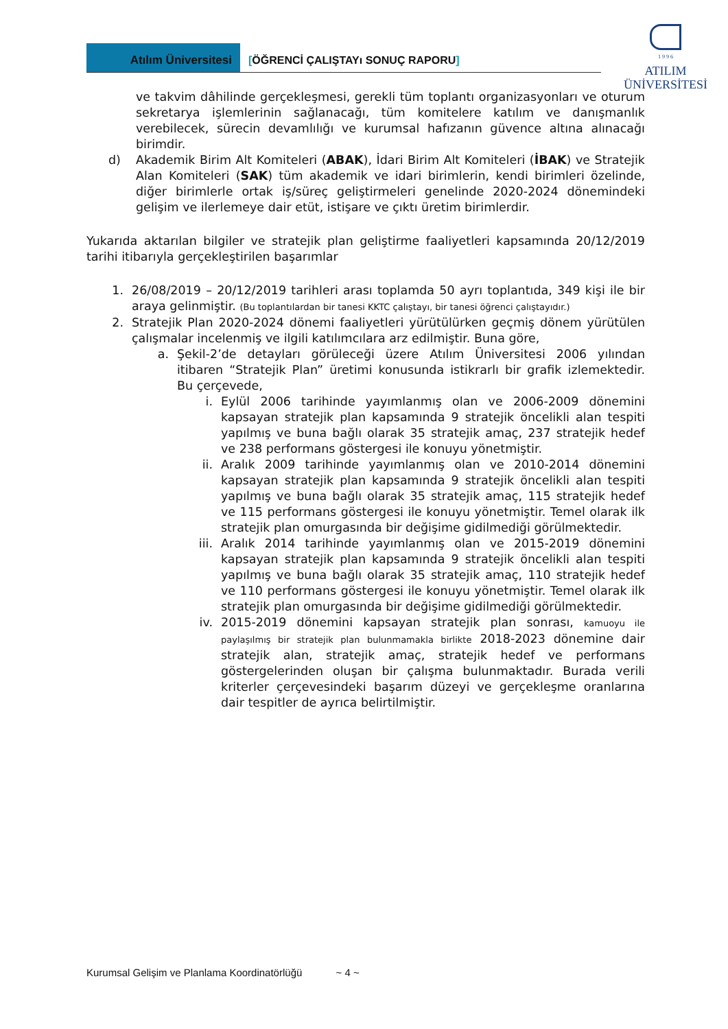Atılım Üniversitesi [ÖĞRENCİ ÇALIŞTAYı SONUÇ RAPORU]
1 9 9 6
ATILIM
ÜNİVERSİTESİ
ve takvim dâhilinde gerçekleşmesi, gerekli tüm toplantı organizasyonları ve oturum sekretarya işlemlerinin sağlanacağı, tüm komitelere katılım ve danışmanlık verebilecek, sürecin devamlılığı ve kurumsal hafızanın güvence altına alınacağı birimdir.
d) Akademik Birim Alt Komiteleri (ABAK), İdari Birim Alt Komiteleri (İBAK) ve Stratejik Alan Komiteleri (SAK) tüm akademik ve idari birimlerin, kendi birimleri özelinde, diğer birimlerle ortak iş/süreç geliştirmeleri genelinde 2020-2024 dönemindeki gelişim ve ilerlemeye dair etüt, istişare ve çıktı üretim birimlerdir.
Yukarıda aktarılan bilgiler ve stratejik plan geliştirme faaliyetleri kapsamında 20/12/2019 tarihi itibarıyla gerçekleştirilen başarımlar
1. 26/08/2019 – 20/12/2019 tarihleri arası toplamda 50 ayrı toplantıda, 349 kişi ile bir araya gelinmiştir. (Bu toplantılardan bir tanesi KKTC çalıştayı, bir tanesi öğrenci çalıştayıdır.)
2. Stratejik Plan 2020-2024 dönemi faaliyetleri yürütülürken geçmiş dönem yürütülen çalışmalar incelenmiş ve ilgili katılımcılara arz edilmiştir. Buna göre,
a. Şekil-2’de detayları görüleceği üzere Atılım Üniversitesi 2006 yılından itibaren “Stratejik Plan” üretimi konusunda istikrarlı bir grafik izlemektedir. Bu çerçevede,
i. Eylül 2006 tarihinde yayımlanmış olan ve 2006-2009 dönemini kapsayan stratejik plan kapsamında 9 stratejik öncelikli alan tespiti yapılmış ve buna bağlı olarak 35 stratejik amaç, 237 stratejik hedef ve 238 performans göstergesi ile konuyu yönetmiştir.
ii. Aralık 2009 tarihinde yayımlanmış olan ve 2010-2014 dönemini kapsayan stratejik plan kapsamında 9 stratejik öncelikli alan tespiti yapılmış ve buna bağlı olarak 35 stratejik amaç, 115 stratejik hedef ve 115 performans göstergesi ile konuyu yönetmiştir. Temel olarak ilk stratejik plan omurgasında bir değişime gidilmediği görülmektedir.
iii. Aralık 2014 tarihinde yayımlanmış olan ve 2015-2019 dönemini kapsayan stratejik plan kapsamında 9 stratejik öncelikli alan tespiti yapılmış ve buna bağlı olarak 35 stratejik amaç, 110 stratejik hedef ve 110 performans göstergesi ile konuyu yönetmiştir. Temel olarak ilk stratejik plan omurgasında bir değişime gidilmediği görülmektedir.
iv. 2015-2019 dönemini kapsayan stratejik plan sonrası, kamuoyu ile paylaşılmış bir stratejik plan bulunmamakla birlikte 2018-2023 dönemine dair stratejik alan, stratejik amaç, stratejik hedef ve performans göstergelerinden oluşan bir çalışma bulunmaktadır. Burada verili kriterler çerçevesindeki başarım düzeyi ve gerçekleşme oranlarına dair tespitler de ayrıca belirtilmiştir.
Kurumsal Gelişim ve Planlama Koordinatörlüğü ~ 4 ~